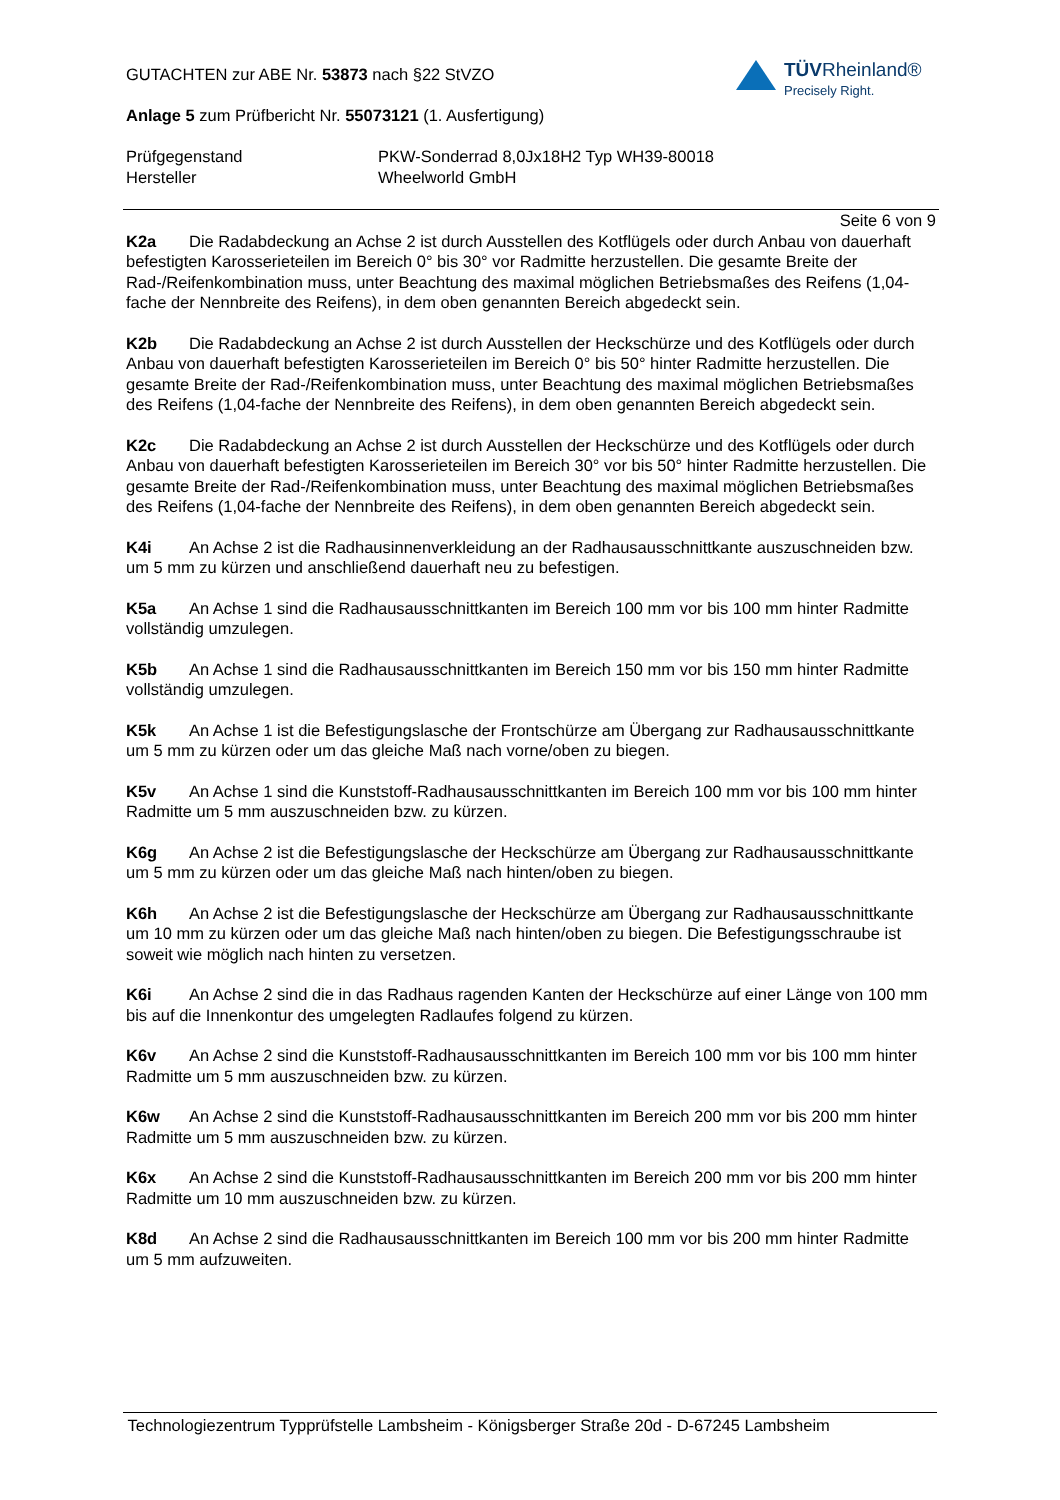TÜVRheinland®
Precisely Right.
GUTACHTEN zur ABE Nr. 53873 nach §22 StVZO
Anlage 5 zum Prüfbericht Nr. 55073121 (1. Ausfertigung)
Prüfgegenstand PKW-Sonderrad 8,0Jx18H2 Typ WH39-80018
Hersteller Wheelworld GmbH
Seite 6 von 9
K2a Die Radabdeckung an Achse 2 ist durch Ausstellen des Kotflügels oder durch Anbau von dauerhaft befestigten Karosserieteilen im Bereich 0° bis 30° vor Radmitte herzustellen. Die gesamte Breite der Rad-/Reifenkombination muss, unter Beachtung des maximal möglichen Betriebsmaßes des Reifens (1,04-fache der Nennbreite des Reifens), in dem oben genannten Bereich abgedeckt sein.
K2b Die Radabdeckung an Achse 2 ist durch Ausstellen der Heckschürze und des Kotflügels oder durch Anbau von dauerhaft befestigten Karosserieteilen im Bereich 0° bis 50° hinter Radmitte herzustellen. Die gesamte Breite der Rad-/Reifenkombination muss, unter Beachtung des maximal möglichen Betriebsmaßes des Reifens (1,04-fache der Nennbreite des Reifens), in dem oben genannten Bereich abgedeckt sein.
K2c Die Radabdeckung an Achse 2 ist durch Ausstellen der Heckschürze und des Kotflügels oder durch Anbau von dauerhaft befestigten Karosserieteilen im Bereich 30° vor bis 50° hinter Radmitte herzustellen. Die gesamte Breite der Rad-/Reifenkombination muss, unter Beachtung des maximal möglichen Betriebsmaßes des Reifens (1,04-fache der Nennbreite des Reifens), in dem oben genannten Bereich abgedeckt sein.
K4i An Achse 2 ist die Radhausinnenverkleidung an der Radhausausschnittkante auszuschneiden bzw. um 5 mm zu kürzen und anschließend dauerhaft neu zu befestigen.
K5a An Achse 1 sind die Radhausausschnittkanten im Bereich 100 mm vor bis 100 mm hinter Radmitte vollständig umzulegen.
K5b An Achse 1 sind die Radhausausschnittkanten im Bereich 150 mm vor bis 150 mm hinter Radmitte vollständig umzulegen.
K5k An Achse 1 ist die Befestigungslasche der Frontschürze am Übergang zur Radhausausschnittkante um 5 mm zu kürzen oder um das gleiche Maß nach vorne/oben zu biegen.
K5v An Achse 1 sind die Kunststoff-Radhausausschnittkanten im Bereich 100 mm vor bis 100 mm hinter Radmitte um 5 mm auszuschneiden bzw. zu kürzen.
K6g An Achse 2 ist die Befestigungslasche der Heckschürze am Übergang zur Radhausausschnittkante um 5 mm zu kürzen oder um das gleiche Maß nach hinten/oben zu biegen.
K6h An Achse 2 ist die Befestigungslasche der Heckschürze am Übergang zur Radhausausschnittkante um 10 mm zu kürzen oder um das gleiche Maß nach hinten/oben zu biegen. Die Befestigungsschraube ist soweit wie möglich nach hinten zu versetzen.
K6i An Achse 2 sind die in das Radhaus ragenden Kanten der Heckschürze auf einer Länge von 100 mm bis auf die Innenkontur des umgelegten Radlaufes folgend zu kürzen.
K6v An Achse 2 sind die Kunststoff-Radhausausschnittkanten im Bereich 100 mm vor bis 100 mm hinter Radmitte um 5 mm auszuschneiden bzw. zu kürzen.
K6w An Achse 2 sind die Kunststoff-Radhausausschnittkanten im Bereich 200 mm vor bis 200 mm hinter Radmitte um 5 mm auszuschneiden bzw. zu kürzen.
K6x An Achse 2 sind die Kunststoff-Radhausausschnittkanten im Bereich 200 mm vor bis 200 mm hinter Radmitte um 10 mm auszuschneiden bzw. zu kürzen.
K8d An Achse 2 sind die Radhausausschnittkanten im Bereich 100 mm vor bis 200 mm hinter Radmitte um 5 mm aufzuweiten.
Technologiezentrum Typprüfstelle Lambsheim - Königsberger Straße 20d - D-67245 Lambsheim